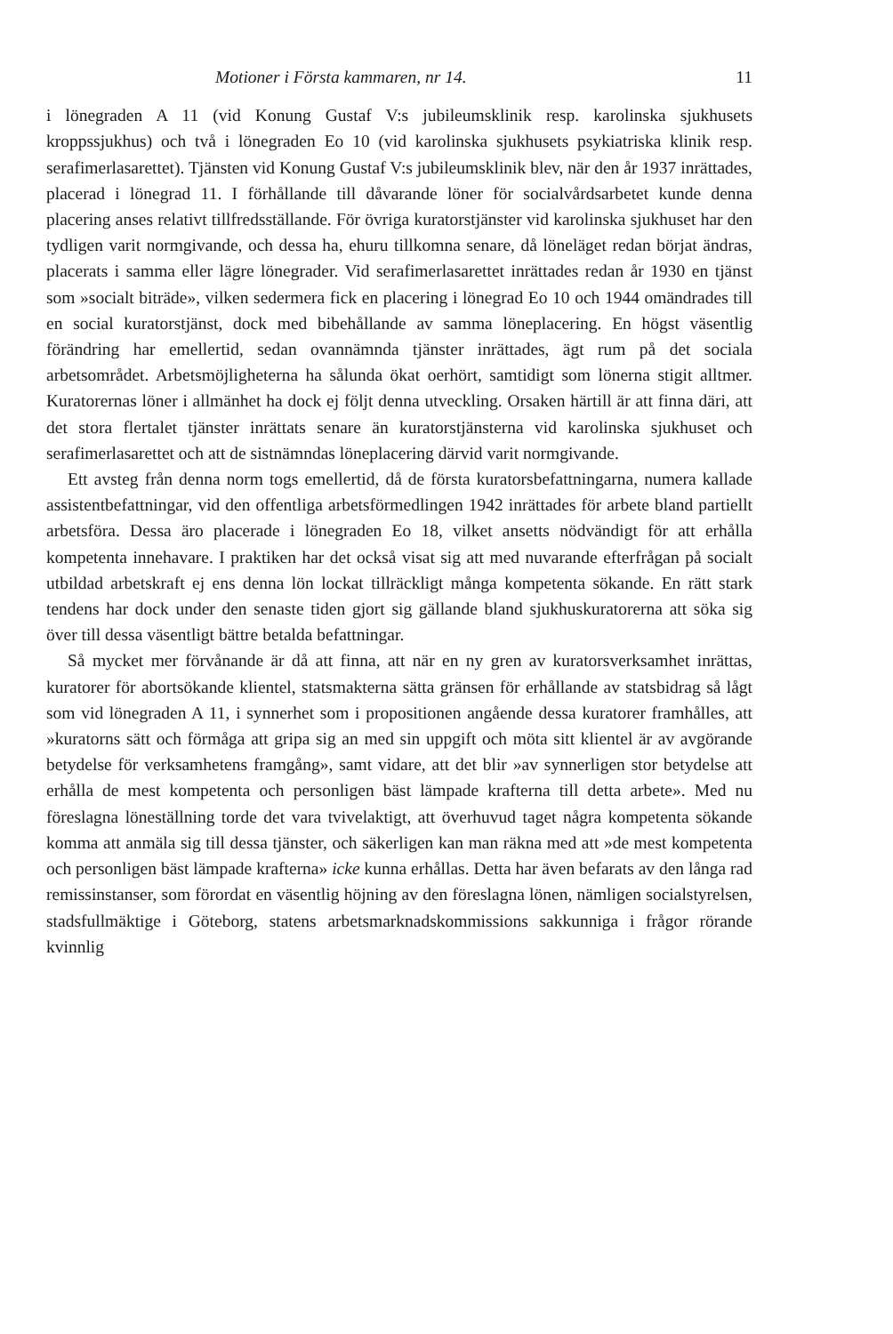Motioner i Första kammaren, nr 14. 11
i lönegraden A 11 (vid Konung Gustaf V:s jubileumsklinik resp. karolinska sjukhusets kroppssjukhus) och två i lönegraden Eo 10 (vid karolinska sjukhusets psykiatriska klinik resp. serafimerlasarettet). Tjänsten vid Konung Gustaf V:s jubileumsklinik blev, när den år 1937 inrättades, placerad i lönegrad 11. I förhållande till dåvarande löner för socialvårdsarbetet kunde denna placering anses relativt tillfredsställande. För övriga kuratorstjänster vid karolinska sjukhuset har den tydligen varit normgivande, och dessa ha, ehuru tillkomna senare, då löneläget redan börjat ändras, placerats i samma eller lägre lönegrader. Vid serafimerlasarettet inrättades redan år 1930 en tjänst som »socialt biträde», vilken sedermera fick en placering i lönegrad Eo 10 och 1944 omändrades till en social kuratorstjänst, dock med bibehållande av samma löneplacering. En högst väsentlig förändring har emellertid, sedan ovannämnda tjänster inrättades, ägt rum på det sociala arbetsområdet. Arbetsmöjligheterna ha sålunda ökat oerhört, samtidigt som lönerna stigit alltmer. Kuratorernas löner i allmänhet ha dock ej följt denna utveckling. Orsaken härtill är att finna däri, att det stora flertalet tjänster inrättats senare än kuratorstjänsterna vid karolinska sjukhuset och serafimerlasarettet och att de sistnämndas löneplacering därvid varit normgivande.
Ett avsteg från denna norm togs emellertid, då de första kuratorsbefattningarna, numera kallade assistentbefattningar, vid den offentliga arbetsförmedlingen 1942 inrättades för arbete bland partiellt arbetsföra. Dessa äro placerade i lönegraden Eo 18, vilket ansetts nödvändigt för att erhålla kompetenta innehavare. I praktiken har det också visat sig att med nuvarande efterfrågan på socialt utbildad arbetskraft ej ens denna lön lockat tillräckligt många kompetenta sökande. En rätt stark tendens har dock under den senaste tiden gjort sig gällande bland sjukhuskuratorerna att söka sig över till dessa väsentligt bättre betalda befattningar.
Så mycket mer förvånande är då att finna, att när en ny gren av kuratorsverksamhet inrättas, kuratorer för abortsökande klientel, statsmakterna sätta gränsen för erhållande av statsbidrag så lågt som vid lönegraden A 11, i synnerhet som i propositionen angående dessa kuratorer framhålles, att »kuratorns sätt och förmåga att gripa sig an med sin uppgift och möta sitt klientel är av avgörande betydelse för verksamhetens framgång», samt vidare, att det blir »av synnerligen stor betydelse att erhålla de mest kompetenta och personligen bäst lämpade krafterna till detta arbete». Med nu föreslagna löneställning torde det vara tvivelaktigt, att överhuvud taget några kompetenta sökande komma att anmäla sig till dessa tjänster, och säkerligen kan man räkna med att »de mest kompetenta och personligen bäst lämpade krafterna» icke kunna erhållas. Detta har även befarats av den långa rad remissinstanser, som förordat en väsentlig höjning av den föreslagna lönen, nämligen socialstyrelsen, stadsfullmäktige i Göteborg, statens arbetsmarknadskommissions sakkunniga i frågor rörande kvinnlig